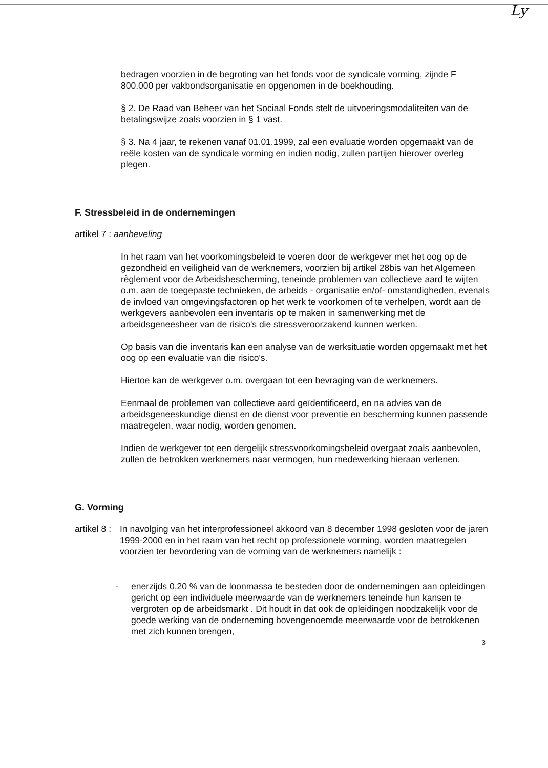Ly
bedragen voorzien in de begroting van het fonds voor de syndicale vorming, zijnde F 800.000 per vakbondsorganisatie en opgenomen in de boekhouding.
§ 2. De Raad van Beheer van het Sociaal Fonds stelt de uitvoeringsmodaliteiten van de betalingswijze zoals voorzien in § 1 vast.
§ 3. Na 4 jaar, te rekenen vanaf 01.01.1999, zal een evaluatie worden opgemaakt van de reële kosten van de syndicale vorming en indien nodig, zullen partijen hierover overleg plegen.
F. Stressbeleid in de ondernemingen
artikel 7 : aanbeveling
In het raam van het voorkomingsbeleid te voeren door de werkgever met het oog op de gezondheid en veiligheid van de werknemers, voorzien bij artikel 28bis van het Algemeen règlement voor de Arbeidsbescherming, teneinde problemen van collectieve aard te wijten o.m. aan de toegepaste technieken, de arbeids - organisatie en/of- omstandigheden, evenals de invloed van omgevingsfactoren op het werk te voorkomen of te verhelpen, wordt aan de werkgevers aanbevolen een inventaris op te maken in samenwerking met de arbeidsgeneesheer van de risico's die stressveroorzakend kunnen werken.
Op basis van die inventaris kan een analyse van de werksituatie worden opgemaakt met het oog op een evaluatie van die risico's.
Hiertoe kan de werkgever o.m. overgaan tot een bevraging van de werknemers.
Eenmaal de problemen van collectieve aard geïdentificeerd, en na advies van de arbeidsgeneeskundige dienst en de dienst voor preventie en bescherming kunnen passende maatregelen, waar nodig, worden genomen.
Indien de werkgever tot een dergelijk stressvoorkomingsbeleid overgaat zoals aanbevolen, zullen de betrokken werknemers naar vermogen, hun medewerking hieraan verlenen.
G. Vorming
artikel 8 :
In navolging van het interprofessioneel akkoord van 8 december 1998 gesloten voor de jaren 1999-2000 en in het raam van het recht op professionele vorming, worden maatregelen voorzien ter bevordering van de vorming van de werknemers namelijk :
- enerzijds 0,20 % van de loonmassa te besteden door de ondernemingen aan opleidingen gericht op een individuele meerwaarde van de werknemers teneinde hun kansen te vergroten op de arbeidsmarkt . Dit houdt in dat ook de opleidingen noodzakelijk voor de goede werking van de onderneming bovengenoemde meerwaarde voor de betrokkenen met zich kunnen brengen,
3